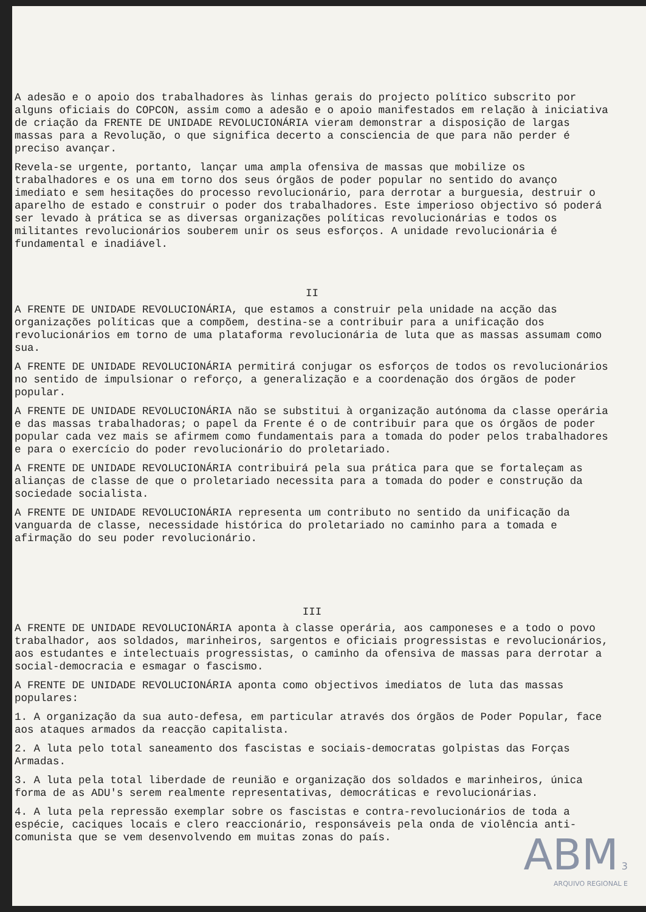A adesão e o apoio dos trabalhadores às linhas gerais do projecto político subscrito por alguns oficiais do COPCON, assim como a adesão e o apoio manifestados em relação à iniciativa de criação da FRENTE DE UNIDADE REVOLUCIONÁRIA vieram demonstrar a disposição de largas massas para a Revolução, o que significa decerto a consciencia de que para não perder é preciso avançar.
Revela-se urgente, portanto, lançar uma ampla ofensiva de massas que mobilize os trabalhadores e os una em torno dos seus órgãos de poder popular no sentido do avanço imediato e sem hesitações do processo revolucionário, para derrotar a burguesia, destruir o aparelho de estado e construir o poder dos trabalhadores. Este imperioso objectivo só poderá ser levado à prática se as diversas organizações políticas revolucionárias e todos os militantes revolucionários souberem unir os seus esforços. A unidade revolucionária é fundamental e inadiável.
II
A FRENTE DE UNIDADE REVOLUCIONÁRIA, que estamos a construir pela unidade na acção das organizações políticas que a compõem, destina-se a contribuir para a unificação dos revolucionários em torno de uma plataforma revolucionária de luta que as massas assumam como sua.
A FRENTE DE UNIDADE REVOLUCIONÁRIA permitirá conjugar os esforços de todos os revolucionários no sentido de impulsionar o reforço, a generalização e a coordenação dos órgãos de poder popular.
A FRENTE DE UNIDADE REVOLUCIONÁRIA não se substitui à organização autónoma da classe operária e das massas trabalhadoras; o papel da Frente é o de contribuir para que os órgãos de poder popular cada vez mais se afirmem como fundamentais para a tomada do poder pelos trabalhadores e para o exercício do poder revolucionário do proletariado.
A FRENTE DE UNIDADE REVOLUCIONÁRIA contribuirá pela sua prática para que se fortaleçam as alianças de classe de que o proletariado necessita para a tomada do poder e construção da sociedade socialista.
A FRENTE DE UNIDADE REVOLUCIONÁRIA representa um contributo no sentido da unificação da vanguarda de classe, necessidade histórica do proletariado no caminho para a tomada e afirmação do seu poder revolucionário.
III
A FRENTE DE UNIDADE REVOLUCIONÁRIA aponta à classe operária, aos camponeses e a todo o povo trabalhador, aos soldados, marinheiros, sargentos e oficiais progressistas e revolucionários, aos estudantes e intelectuais progressistas, o caminho da ofensiva de massas para derrotar a social-democracia e esmagar o fascismo.
A FRENTE DE UNIDADE REVOLUCIONÁRIA aponta como objectivos imediatos de luta das massas populares:
1. A organização da sua auto-defesa, em particular através dos órgãos de Poder Popular, face aos ataques armados da reacção capitalista.
2. A luta pelo total saneamento dos fascistas e sociais-democratas golpistas das Forças Armadas.
3. A luta pela total liberdade de reunião e organização dos soldados e marinheiros, única forma de as ADU's serem realmente representativas, democráticas e revolucionárias.
4. A luta pela repressão exemplar sobre os fascistas e contra-revolucionários de toda a espécie, caciques locais e clero reaccionário, responsáveis pela onda de violência anti-comunista que se vem desenvolvendo em muitas zonas do país.
ABM 3
ARQUIVO REGIONAL E